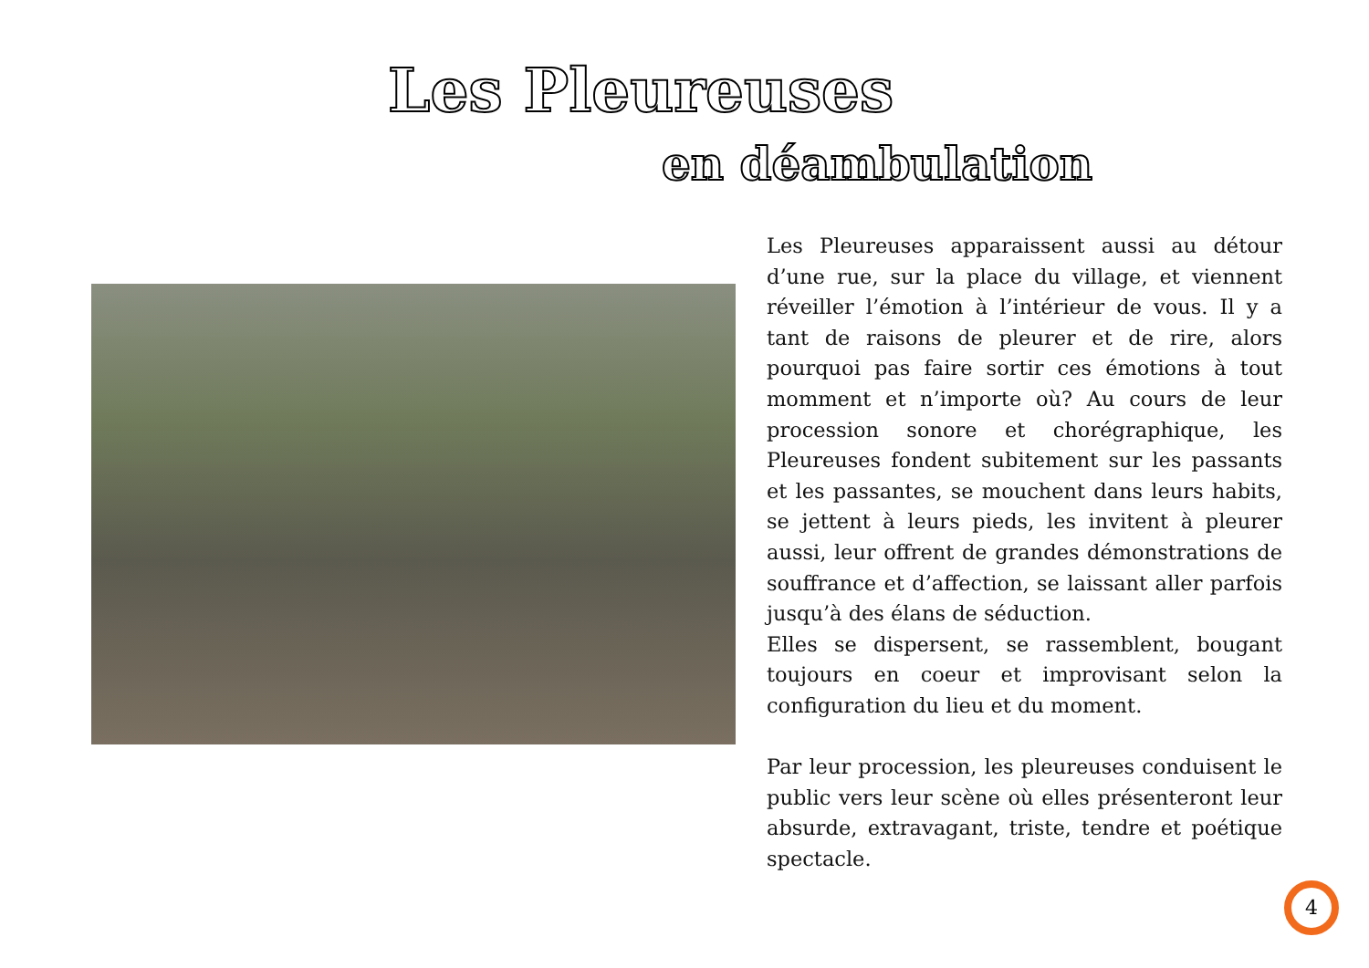Les Pleureuses
en déambulation
Les Pleureuses apparaissent aussi au détour d’une rue, sur la place du village, et viennent réveiller l’émotion à l’intérieur de vous. Il y a tant de raisons de pleurer et de rire, alors pourquoi pas faire sortir ces émotions à tout momment et n’importe où? Au cours de leur procession sonore et chorégraphique, les Pleureuses fondent subitement sur les passants et les passantes, se mouchent dans leurs habits, se jettent à leurs pieds, les invitent à pleurer aussi, leur offrent de grandes démonstrations de souffrance et d’affection, se laissant aller parfois jusqu’à des élans de séduction.
Elles se dispersent, se rassemblent, bougant toujours en coeur et improvisant selon la configuration du lieu et du moment.
Par leur procession, les pleureuses conduisent le public vers leur scène où elles présenteront leur absurde, extravagant, triste, tendre et poétique spectacle.
4